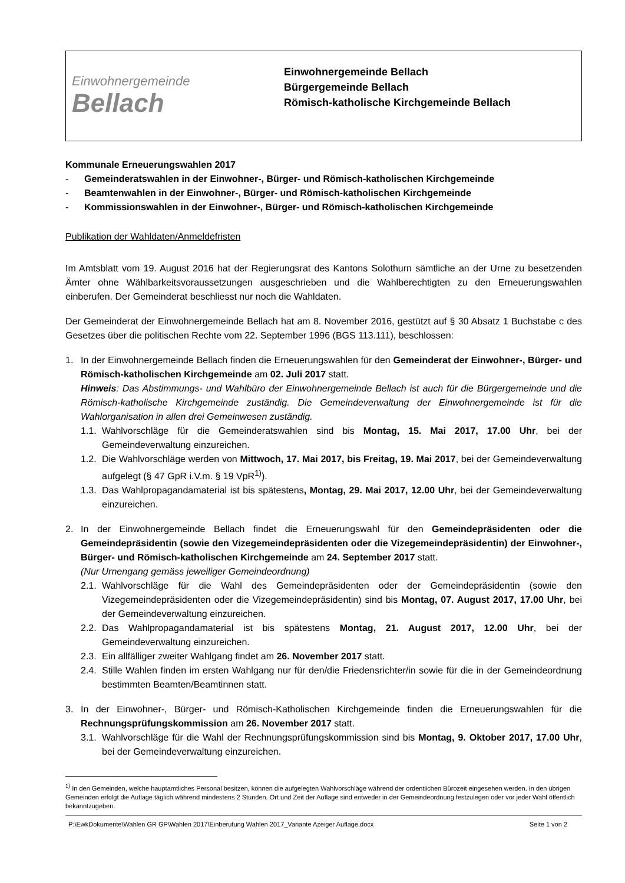Einwohnergemeinde
Bellach
Einwohnergemeinde Bellach
Bürgergemeinde Bellach
Römisch-katholische Kirchgemeinde Bellach
Kommunale Erneuerungswahlen 2017
- Gemeinderatswahlen in der Einwohner-, Bürger- und Römisch-katholischen Kirchgemeinde
- Beamtenwahlen in der Einwohner-, Bürger- und Römisch-katholischen Kirchgemeinde
- Kommissionswahlen in der Einwohner-, Bürger- und Römisch-katholischen Kirchgemeinde
Publikation der Wahldaten/Anmeldefristen
Im Amtsblatt vom 19. August 2016 hat der Regierungsrat des Kantons Solothurn sämtliche an der Urne zu besetzenden Ämter ohne Wählbarkeitsvoraussetzungen ausgeschrieben und die Wahlberechtigten zu den Erneuerungswahlen einberufen. Der Gemeinderat beschliesst nur noch die Wahldaten.
Der Gemeinderat der Einwohnergemeinde Bellach hat am 8. November 2016, gestützt auf § 30 Absatz 1 Buchstabe c des Gesetzes über die politischen Rechte vom 22. September 1996 (BGS 113.111), beschlossen:
1. In der Einwohnergemeinde Bellach finden die Erneuerungswahlen für den Gemeinderat der Einwohner-, Bürger- und Römisch-katholischen Kirchgemeinde am 02. Juli 2017 statt.
Hinweis: Das Abstimmungs- und Wahlbüro der Einwohnergemeinde Bellach ist auch für die Bürgergemeinde und die Römisch-katholische Kirchgemeinde zuständig. Die Gemeindeverwaltung der Einwohnergemeinde ist für die Wahlorganisation in allen drei Gemeinwesen zuständig.
1.1.
Wahlvorschläge für die Gemeinderatswahlen sind bis Montag, 15. Mai 2017, 17.00 Uhr, bei der Gemeindeverwaltung einzureichen.
1.2.
Die Wahlvorschläge werden von Mittwoch, 17. Mai 2017, bis Freitag, 19. Mai 2017, bei der Gemeindeverwaltung aufgelegt (§ 47 GpR i.V.m. § 19 VpR<sup>1)</sup>).
1.3.
Das Wahlpropagandamaterial ist bis spätestens, Montag, 29. Mai 2017, 12.00 Uhr, bei der Gemeindeverwaltung einzureichen.
2. In der Einwohnergemeinde Bellach findet die Erneuerungswahl für den Gemeindepräsidenten oder die Gemeindepräsidentin (sowie den Vizegemeindepräsidenten oder die Vizegemeindepräsidentin) der Einwohner-, Bürger- und Römisch-katholischen Kirchgemeinde am 24. September 2017 statt.
(Nur Urnengang gemäss jeweiliger Gemeindeordnung)
2.1.
Wahlvorschläge für die Wahl des Gemeindepräsidenten oder der Gemeindepräsidentin (sowie den Vizegemeindepräsidenten oder die Vizegemeindepräsidentin) sind bis Montag, 07. August 2017, 17.00 Uhr, bei der Gemeindeverwaltung einzureichen.
2.2.
Das Wahlpropagandamaterial ist bis spätestens Montag, 21. August 2017, 12.00 Uhr, bei der Gemeindeverwaltung einzureichen.
2.3.
Ein allfälliger zweiter Wahlgang findet am 26. November 2017 statt.
2.4.
Stille Wahlen finden im ersten Wahlgang nur für den/die Friedensrichter/in sowie für die in der Gemeindeordnung bestimmten Beamten/Beamtinnen statt.
3. In der Einwohner-, Bürger- und Römisch-Katholischen Kirchgemeinde finden die Erneuerungswahlen für die Rechnungsprüfungskommission am 26. November 2017 statt.
3.1.
Wahlvorschläge für die Wahl der Rechnungsprüfungskommission sind bis Montag, 9. Oktober 2017, 17.00 Uhr, bei der Gemeindeverwaltung einzureichen.
<sup>1)</sup> In den Gemeinden, welche hauptamtliches Personal besitzen, können die aufgelegten Wahlvorschläge während der ordentlichen Bürozeit eingesehen werden. In den übrigen Gemeinden erfolgt die Auflage täglich während mindestens 2 Stunden. Ort und Zeit der Auflage sind entweder in der Gemeindeordnung festzulegen oder vor jeder Wahl öffentlich bekanntzugeben.
P:\EwkDokumente\Wahlen GR GP\Wahlen 2017\Einberufung Wahlen 2017_Variante Azeiger Auflage.docx Seite 1 von 2